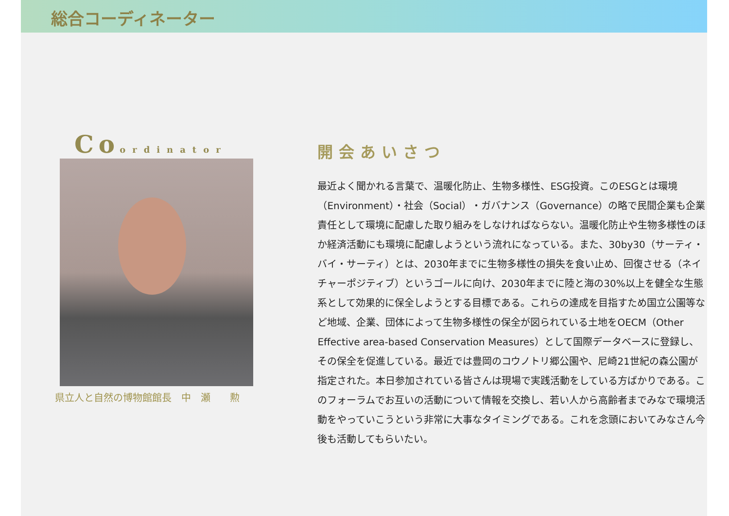総合コーディネーター
Coordinator
県立人と自然の博物館館長　中　瀬　　勲
開会あいさつ
最近よく聞かれる言葉で、温暖化防止、生物多様性、ESG投資。このESGとは環境（Environment）・社会（Social）・ガバナンス（Governance）の略で民間企業も企業責任として環境に配慮した取り組みをしなければならない。温暖化防止や生物多様性のほか経済活動にも環境に配慮しようという流れになっている。また、30by30（サーティ・バイ・サーティ）とは、2030年までに生物多様性の損失を食い止め、回復させる（ネイチャーポジティブ）というゴールに向け、2030年までに陸と海の30%以上を健全な生態系として効果的に保全しようとする目標である。これらの達成を目指すため国立公園等など地域、企業、団体によって生物多様性の保全が図られている土地をOECM（Other Effective area-based Conservation Measures）として国際データベースに登録し、その保全を促進している。最近では豊岡のコウノトリ郷公園や、尼崎21世紀の森公園が指定された。本日参加されている皆さんは現場で実践活動をしている方ばかりである。このフォーラムでお互いの活動について情報を交換し、若い人から高齢者までみなで環境活動をやっていこうという非常に大事なタイミングである。これを念頭においてみなさん今後も活動してもらいたい。